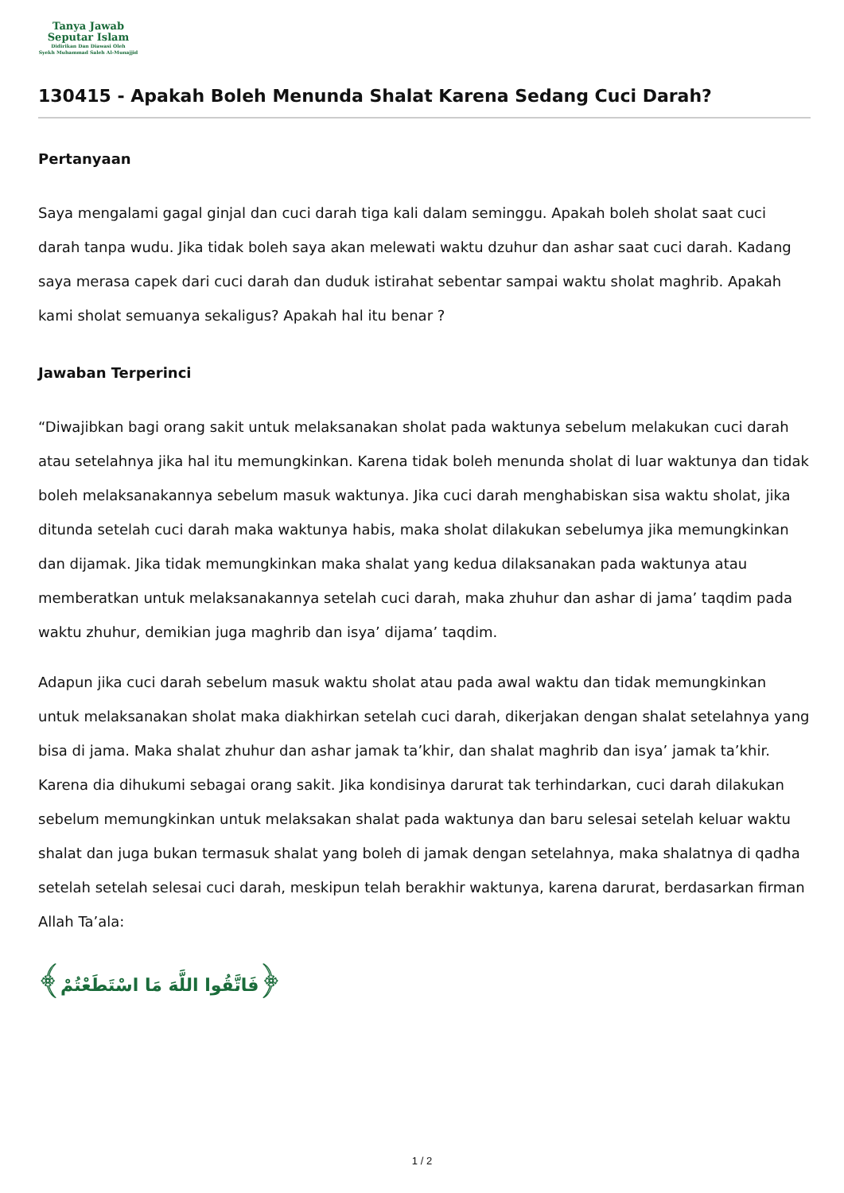Tanya Jawab
Seputar Islam
Didirikan Dan Diawasi Oleh
Syekh Muhammad Saleh Al-Munajjid
130415 - Apakah Boleh Menunda Shalat Karena Sedang Cuci Darah?
Pertanyaan
Saya mengalami gagal ginjal dan cuci darah tiga kali dalam seminggu. Apakah boleh sholat saat cuci darah tanpa wudu. Jika tidak boleh saya akan melewati waktu dzuhur dan ashar saat cuci darah. Kadang saya merasa capek dari cuci darah dan duduk istirahat sebentar sampai waktu sholat maghrib. Apakah kami sholat semuanya sekaligus? Apakah hal itu benar ?
Jawaban Terperinci
“Diwajibkan bagi orang sakit untuk melaksanakan sholat pada waktunya sebelum melakukan cuci darah atau setelahnya jika hal itu memungkinkan. Karena tidak boleh menunda sholat di luar waktunya dan tidak boleh melaksanakannya sebelum masuk waktunya. Jika cuci darah menghabiskan sisa waktu sholat, jika ditunda setelah cuci darah maka waktunya habis, maka sholat dilakukan sebelumya jika memungkinkan dan dijamak. Jika tidak memungkinkan maka shalat yang kedua dilaksanakan pada waktunya atau memberatkan untuk melaksanakannya setelah cuci darah, maka zhuhur dan ashar di jama’ taqdim pada waktu zhuhur, demikian juga maghrib dan isya’ dijama’ taqdim.
Adapun jika cuci darah sebelum masuk waktu sholat atau pada awal waktu dan tidak memungkinkan untuk melaksanakan sholat maka diakhirkan setelah cuci darah, dikerjakan dengan shalat setelahnya yang bisa di jama. Maka shalat zhuhur dan ashar jamak ta’khir, dan shalat maghrib dan isya’ jamak ta’khir. Karena dia dihukumi sebagai orang sakit. Jika kondisinya darurat tak terhindarkan, cuci darah dilakukan sebelum memungkinkan untuk melaksakan shalat pada waktunya dan baru selesai setelah keluar waktu shalat dan juga bukan termasuk shalat yang boleh di jamak dengan setelahnya, maka shalatnya di qadha setelah setelah selesai cuci darah, meskipun telah berakhir waktunya, karena darurat, berdasarkan firman Allah Ta’ala:
﴿فَاتَّقُوا اللَّهَ مَا اسْتَطَعْتُمْ﴾
1 / 2